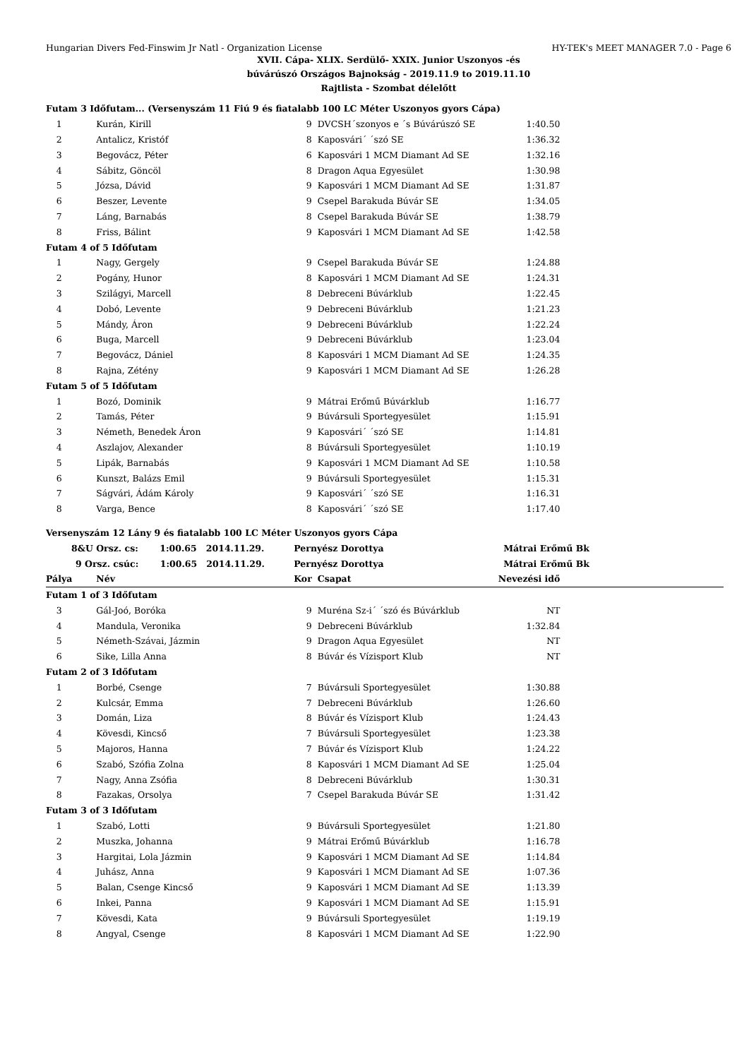Hungarian Divers Fed-Finswim Jr Natl - Organization License HY-TEK's MEET MANAGER 7.0 - Page 6
XVII. Cápa- XLIX. Serdülő- XXIX. Junior Uszonyos -és
búvárúszó Országos Bajnokság - 2019.11.9 to 2019.11.10
Rajtlista - Szombat délelőtt
| Futam 3 Időfutam... (Versenyszám 11 Fiú 9 és fiatalabb 100 LC Méter Uszonyos gyors Cápa) | | | | | |
| 1 | Kurán, Kirill | 9 | DVCSH´szonyos e ´s Búvárúszó SE | 1:40.50 | |
| 2 | Antalicz, Kristóf | 8 | Kaposvári´ ´szó SE | 1:36.32 | |
| 3 | Begovácz, Péter | 6 | Kaposvári 1 MCM Diamant Ad SE | 1:32.16 | |
| 4 | Sábitz, Göncöl | 8 | Dragon Aqua Egyesület | 1:30.98 | |
| 5 | Józsa, Dávid | 9 | Kaposvári 1 MCM Diamant Ad SE | 1:31.87 | |
| 6 | Beszer, Levente | 9 | Csepel Barakuda Búvár SE | 1:34.05 | |
| 7 | Láng, Barnabás | 8 | Csepel Barakuda Búvár SE | 1:38.79 | |
| 8 | Friss, Bálint | 9 | Kaposvári 1 MCM Diamant Ad SE | 1:42.58 | |
| Futam 4 of 5 Időfutam | | | | | |
| 1 | Nagy, Gergely | 9 | Csepel Barakuda Búvár SE | 1:24.88 | |
| 2 | Pogány, Hunor | 8 | Kaposvári 1 MCM Diamant Ad SE | 1:24.31 | |
| 3 | Szilágyi, Marcell | 8 | Debreceni Búvárklub | 1:22.45 | |
| 4 | Dobó, Levente | 9 | Debreceni Búvárklub | 1:21.23 | |
| 5 | Mándy, Áron | 9 | Debreceni Búvárklub | 1:22.24 | |
| 6 | Buga, Marcell | 9 | Debreceni Búvárklub | 1:23.04 | |
| 7 | Begovácz, Dániel | 8 | Kaposvári 1 MCM Diamant Ad SE | 1:24.35 | |
| 8 | Rajna, Zétény | 9 | Kaposvári 1 MCM Diamant Ad SE | 1:26.28 | |
| Futam 5 of 5 Időfutam | | | | | |
| 1 | Bozó, Dominik | 9 | Mátrai Erőmű Búvárklub | 1:16.77 | |
| 2 | Tamás, Péter | 9 | Búvársuli Sportegyesület | 1:15.91 | |
| 3 | Németh, Benedek Áron | 9 | Kaposvári´ ´szó SE | 1:14.81 | |
| 4 | Aszlajov, Alexander | 8 | Búvársuli Sportegyesület | 1:10.19 | |
| 5 | Lipák, Barnabás | 9 | Kaposvári 1 MCM Diamant Ad SE | 1:10.58 | |
| 6 | Kunszt, Balázs Emil | 9 | Búvársuli Sportegyesület | 1:15.31 | |
| 7 | Ságvári, Ádám Károly | 9 | Kaposvári´ ´szó SE | 1:16.31 | |
| 8 | Varga, Bence | 8 | Kaposvári´ ´szó SE | 1:17.40 | |
| Versenyszám 12 Lány 9 és fiatalabb 100 LC Méter Uszonyos gyors Cápa | | | | | |
| 8&U Orsz. cs: 1:00.65 2014.11.29. | | Pernyész Dorottya | | Mátrai Erőmű Bk | |
| 9 Orsz. csúc: 1:00.65 2014.11.29. | | Pernyész Dorottya | | Mátrai Erőmű Bk | |
| Pálya | Név | Kor | Csapat | Nevezési idő | |
| Futam 1 of 3 Időfutam | | | | | |
| 3 | Gál-Joó, Boróka | 9 | Muréna Sz-i´ ´szó és Búvárklub | NT | |
| 4 | Mandula, Veronika | 9 | Debreceni Búvárklub | 1:32.84 | |
| 5 | Németh-Szávai, Jázmin | 9 | Dragon Aqua Egyesület | NT | |
| 6 | Sike, Lilla Anna | 8 | Búvár és Vízisport Klub | NT | |
| Futam 2 of 3 Időfutam | | | | | |
| 1 | Borbé, Csenge | 7 | Búvársuli Sportegyesület | 1:30.88 | |
| 2 | Kulcsár, Emma | 7 | Debreceni Búvárklub | 1:26.60 | |
| 3 | Domán, Liza | 8 | Búvár és Vízisport Klub | 1:24.43 | |
| 4 | Kövesdi, Kincső | 7 | Búvársuli Sportegyesület | 1:23.38 | |
| 5 | Majoros, Hanna | 7 | Búvár és Vízisport Klub | 1:24.22 | |
| 6 | Szabó, Szófia Zolna | 8 | Kaposvári 1 MCM Diamant Ad SE | 1:25.04 | |
| 7 | Nagy, Anna Zsófia | 8 | Debreceni Búvárklub | 1:30.31 | |
| 8 | Fazakas, Orsolya | 7 | Csepel Barakuda Búvár SE | 1:31.42 | |
| Futam 3 of 3 Időfutam | | | | | |
| 1 | Szabó, Lotti | 9 | Búvársuli Sportegyesület | 1:21.80 | |
| 2 | Muszka, Johanna | 9 | Mátrai Erőmű Búvárklub | 1:16.78 | |
| 3 | Hargitai, Lola Jázmin | 9 | Kaposvári 1 MCM Diamant Ad SE | 1:14.84 | |
| 4 | Juhász, Anna | 9 | Kaposvári 1 MCM Diamant Ad SE | 1:07.36 | |
| 5 | Balan, Csenge Kincső | 9 | Kaposvári 1 MCM Diamant Ad SE | 1:13.39 | |
| 6 | Inkei, Panna | 9 | Kaposvári 1 MCM Diamant Ad SE | 1:15.91 | |
| 7 | Kövesdi, Kata | 9 | Búvársuli Sportegyesület | 1:19.19 | |
| 8 | Angyal, Csenge | 8 | Kaposvári 1 MCM Diamant Ad SE | 1:22.90 | |